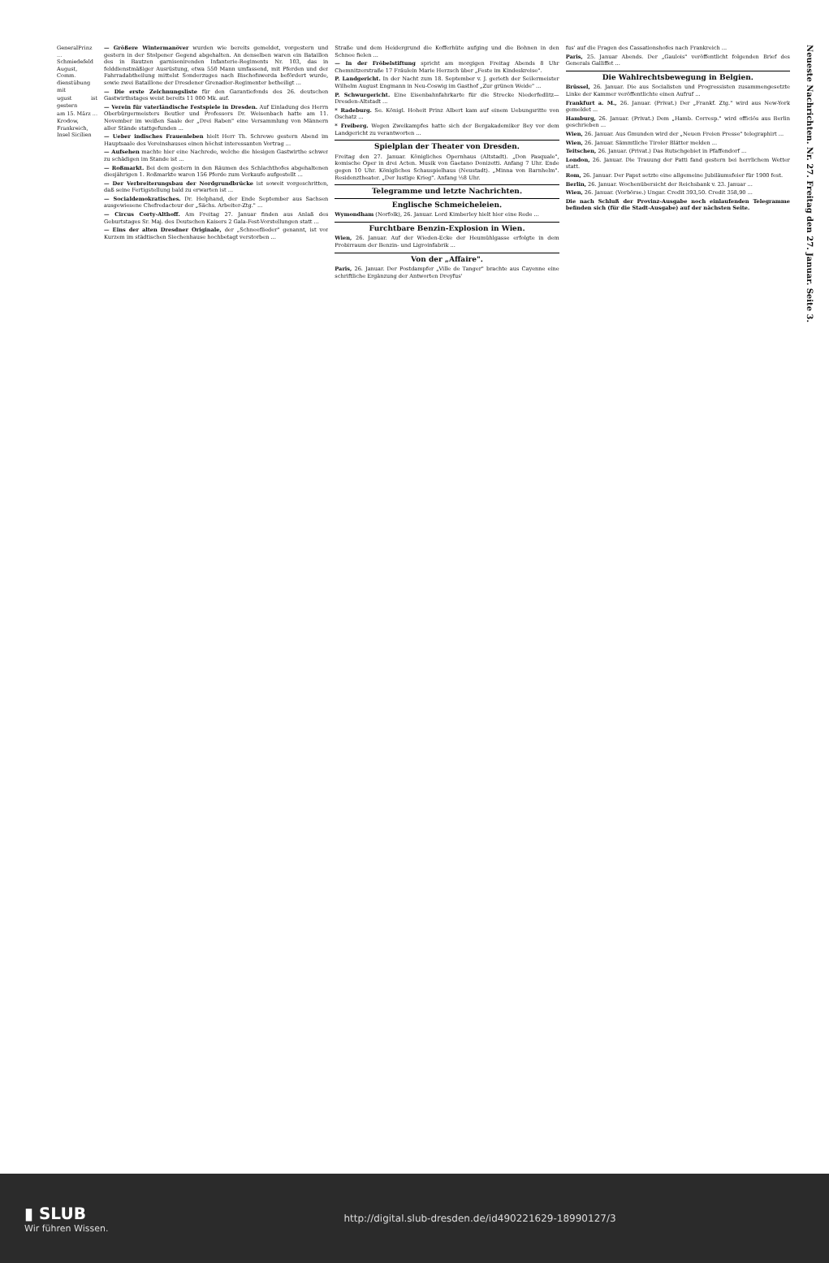General­Prinz ... Schmiedefeld August, Comm. dienstübung mit
ugust ist gestern
am 15. März ... Krodow, Frankreich, Insel Sicilien
— Größere Wintermanöver wurden wie bereits gemeldet, vorgestern und gestern in der Stolpener Gegend abgehalten. An denselben waren ein Bataillon des in Bautzen garnisonirenden Infanterie-Regiments Nr. 103, das in felddienstmäßiger Ausrüstung, etwa 550 Mann umfassend, mit Pferden und der Fahrradabtheilung mittelst Sonderzuges nach Bischofswerda befördert wurde, sowie zwei Bataillone der Dresdener Grenadier-Regimenter betheiligt ...
— Die erste Zeichnungsliste für den Garantiefonds des 26. deutschen Gastwirthstages weist bereits 11 000 Mk. auf.
— Verein für vaterländische Festspiele in Dresden. Auf Einladung des Herrn Oberbürgermeisters Beutler und Professors Dr. Weisenbach hatte am 11. November im weißen Saale der „Drei Raben" eine Versammlung von Männern aller Stände stattgefunden ...
— Ueber indisches Frauenleben hielt Herr Th. Schrewe gestern Abend im Hauptsaale des Vereinshauses einen höchst interessanten Vortrag ...
— Aufsehen machte hier eine Nachrede, welche die hiesigen Gastwirthe schwer zu schädigen im Stande ist ...
— Roßmarkt. Bei dem gestern in den Räumen des Schlachthofes abgehaltenen diesjährigen 1. Roßmarkte waren 156 Pferde zum Verkaufe aufgestellt ...
— Der Verbreiterungsbau der Nordgrundbrücke ist soweit vorgeschritten, daß seine Fertigstellung bald zu erwarten ist ...
— Socialdemokratisches. Dr. Helphand, der Ende September aus Sachsen ausgewiesene Chefredacteur der „Sächs. Arbeiter-Ztg." ...
— Circus Corty-Althoff. Am Freitag 27. Januar finden aus Anlaß des Geburtstages Sr. Maj. des Deutschen Kaisers 2 Gala-Fest-Vorstellungen statt ...
— Eins der alten Dresdner Originale, der „Schneeflieder" genannt, ist vor Kurzem im städtischen Siechenhause hochbetagt verstorben ...
Straße und dem Heidergrund die Kofferhüte aufging und die Bohnen in den Schnee fielen ...
— In der Fröbelstiftung spricht am morgigen Freitag Abends 8 Uhr Chemnitzerstraße 17 Fräulein Marie Herzsch über „Feste im Kindeskreise".
P. Landgericht. In der Nacht zum 18. September v. J. gerieth der Seilermeister Wilhelm August Engmann in Neu-Coswig im Gasthof „Zur grünen Weide" ...
P. Schwurgericht. Eine Eisenbahnfahrkarte für die Strecke Niederfedlitz—Dresden-Altstadt ...
* Radeburg. Se. Königl. Hoheit Prinz Albert kam auf einem Uebungsritte von Oschatz ...
* Freiberg. Wegen Zweikampfes hatte sich der Bergakademiker Bey vor dem Landgericht zu verantworten ...
Spielplan der Theater von Dresden.
Freitag den 27. Januar. Königliches Opernhaus (Altstadt). „Don Pasquale", komische Oper in drei Acten. Musik von Gaetano Donizetti. Anfang 7 Uhr. Ende gegen 10 Uhr. Königliches Schauspielhaus (Neustadt). „Minna von Barnhelm". Residenztheater. „Der lustige Krieg". Anfang ½8 Uhr.
Telegramme und letzte Nachrichten.
Englische Schmeicheleien.
Wymondham (Norfolk), 26. Januar. Lord Kimberley hielt hier eine Rede ...
Furchtbare Benzin-Explosion in Wien.
Wien, 26. Januar. Auf der Wieden-Ecke der Heumühlgasse erfolgte in dem Probirraum der Benzin- und Ligroinfabrik ...
Von der „Affaire".
Paris, 26. Januar. Der Postdampfer „Ville de Tanger" brachte aus Cayenne eine schriftliche Ergänzung der Antworten Dreyfus'
fus' auf die Fragen des Cassationshofes nach Frankreich ...
Paris, 25. Januar Abends. Der „Gaulois" veröffentlicht folgenden Brief des Generals Galliffet ...
Die Wahlrechtsbewegung in Belgien.
Brüssel, 26. Januar. Die aus Socialisten und Progressisten zusammengesetzte Linke der Kammer veröffentlichte einen Aufruf ...
Frankfurt a. M., 26. Januar. (Privat.) Der „Frankf. Ztg." wird aus New-York gemeldet ...
Hamburg, 26. Januar. (Privat.) Dem „Hamb. Corresp." wird officiös aus Berlin geschrieben ...
Wien, 26. Januar. Aus Gmunden wird der „Neuen Freien Presse" telegraphirt ...
Wien, 26. Januar. Sämmtliche Tiroler Blätter melden ...
Teitschen, 26. Januar. (Privat.) Das Rutschgebiet in Pfaffendorf ...
London, 26. Januar. Die Trauung der Patti fand gestern bei herrlichem Wetter statt.
Rom, 26. Januar. Der Papst setzte eine allgemeine Jubiläumsfeier für 1900 fest.
Berlin, 26. Januar. Wochenübersicht der Reichsbank v. 23. Januar ...
Wien, 26. Januar. (Vorbörse.) Ungar. Credit 393,50. Credit 358,90 ...
Die nach Schluß der Provinz-Ausgabe noch einlaufenden Telegramme befinden sich (für die Stadt-Ausgabe) auf der nächsten Seite.
Neueste Nachrichten. Nr. 27. Freitag den 27. Januar. Seite 3.
▮ SLUB
Wir führen Wissen.
http://digital.slub-dresden.de/id490221629-18990127/3